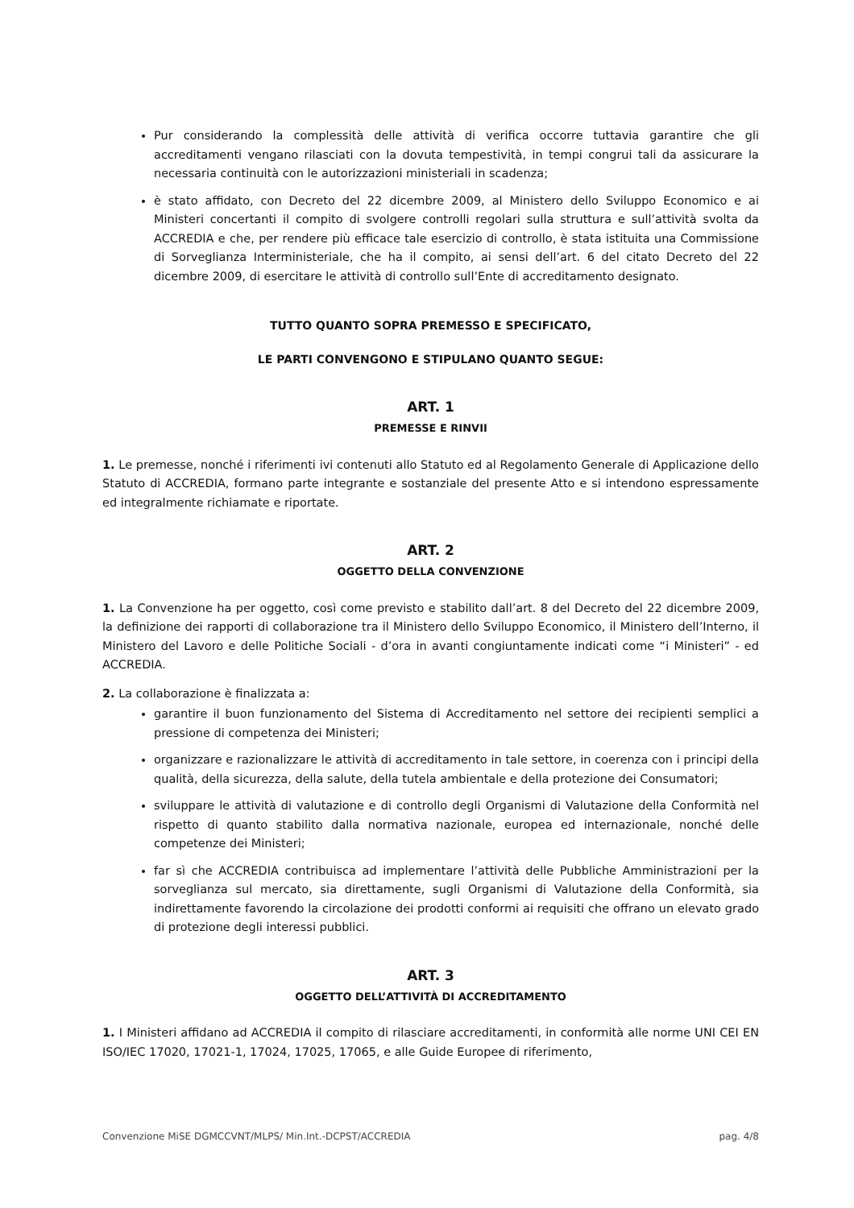Pur considerando la complessità delle attività di verifica occorre tuttavia garantire che gli accreditamenti vengano rilasciati con la dovuta tempestività, in tempi congrui tali da assicurare la necessaria continuità con le autorizzazioni ministeriali in scadenza;
è stato affidato, con Decreto del 22 dicembre 2009, al Ministero dello Sviluppo Economico e ai Ministeri concertanti il compito di svolgere controlli regolari sulla struttura e sull’attività svolta da ACCREDIA e che, per rendere più efficace tale esercizio di controllo, è stata istituita una Commissione di Sorveglianza Interministeriale, che ha il compito, ai sensi dell’art. 6 del citato Decreto del 22 dicembre 2009, di esercitare le attività di controllo sull’Ente di accreditamento designato.
TUTTO QUANTO SOPRA PREMESSO E SPECIFICATO,
LE PARTI CONVENGONO E STIPULANO QUANTO SEGUE:
ART. 1
PREMESSE E RINVII
1. Le premesse, nonché i riferimenti ivi contenuti allo Statuto ed al Regolamento Generale di Applicazione dello Statuto di ACCREDIA, formano parte integrante e sostanziale del presente Atto e si intendono espressamente ed integralmente richiamate e riportate.
ART. 2
OGGETTO DELLA CONVENZIONE
1. La Convenzione ha per oggetto, così come previsto e stabilito dall’art. 8 del Decreto del 22 dicembre 2009, la definizione dei rapporti di collaborazione tra il Ministero dello Sviluppo Economico, il Ministero dell’Interno, il Ministero del Lavoro e delle Politiche Sociali - d’ora in avanti congiuntamente indicati come “i Ministeri” - ed ACCREDIA.
2. La collaborazione è finalizzata a:
garantire il buon funzionamento del Sistema di Accreditamento nel settore dei recipienti semplici a pressione di competenza dei Ministeri;
organizzare e razionalizzare le attività di accreditamento in tale settore, in coerenza con i principi della qualità, della sicurezza, della salute, della tutela ambientale e della protezione dei Consumatori;
sviluppare le attività di valutazione e di controllo degli Organismi di Valutazione della Conformità nel rispetto di quanto stabilito dalla normativa nazionale, europea ed internazionale, nonché delle competenze dei Ministeri;
far sì che ACCREDIA contribuisca ad implementare l’attività delle Pubbliche Amministrazioni per la sorveglianza sul mercato, sia direttamente, sugli Organismi di Valutazione della Conformità, sia indirettamente favorendo la circolazione dei prodotti conformi ai requisiti che offrano un elevato grado di protezione degli interessi pubblici.
ART. 3
OGGETTO DELL’ATTIVITÀ DI ACCREDITAMENTO
1. I Ministeri affidano ad ACCREDIA il compito di rilasciare accreditamenti, in conformità alle norme UNI CEI EN ISO/IEC 17020, 17021-1, 17024, 17025, 17065, e alle Guide Europee di riferimento,
Convenzione MiSE DGMCCVNT/MLPS/ Min.Int.-DCPST/ACCREDIA pag. 4/8